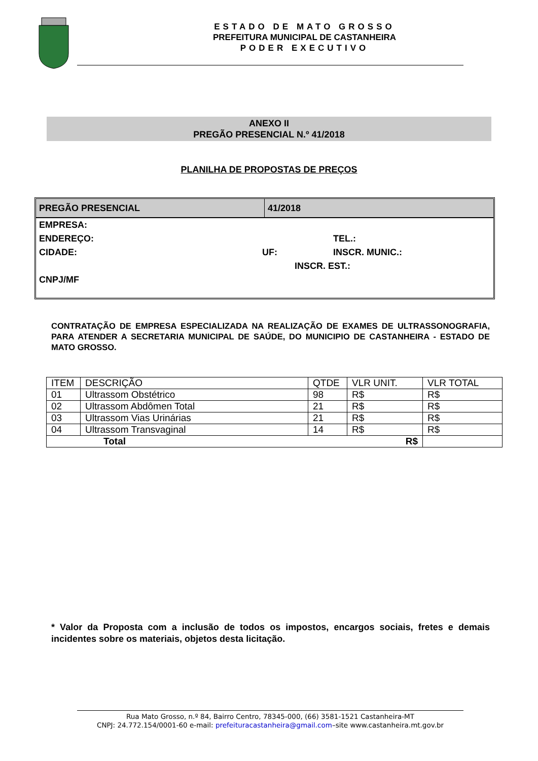ESTADO DE MATO GROSSO
PREFEITURA MUNICIPAL DE CASTANHEIRA
PODER EXECUTIVO
ANEXO II
PREGÃO PRESENCIAL N.º 41/2018
PLANILHA DE PROPOSTAS DE PREÇOS
PREGÃO PRESENCIAL 41/2018
EMPRESA:
ENDEREÇO: TEL.:
CIDADE: UF: INSCR. MUNIC.:
INSCR. EST.:
CNPJ/MF
CONTRATAÇÃO DE EMPRESA ESPECIALIZADA NA REALIZAÇÃO DE EXAMES DE ULTRASSONOGRAFIA, PARA ATENDER A SECRETARIA MUNICIPAL DE SAÚDE, DO MUNICIPIO DE CASTANHEIRA - ESTADO DE MATO GROSSO.
| ITEM | DESCRIÇÃO | QTDE | VLR UNIT. | VLR TOTAL |
| --- | --- | --- | --- | --- |
| 01 | Ultrassom Obstétrico | 98 | R$ | R$ |
| 02 | Ultrassom Abdômen Total | 21 | R$ | R$ |
| 03 | Ultrassom Vias Urinárias | 21 | R$ | R$ |
| 04 | Ultrassom Transvaginal | 14 | R$ | R$ |
| Total R$ | | | | |
* Valor da Proposta com a inclusão de todos os impostos, encargos sociais, fretes e demais incidentes sobre os materiais, objetos desta licitação.
Rua Mato Grosso, n.º 84, Bairro Centro, 78345-000, (66) 3581-1521 Castanheira-MT
CNPJ: 24.772.154/0001-60 e-mail: prefeituracastanheira@gmail.com–site www.castanheira.mt.gov.br